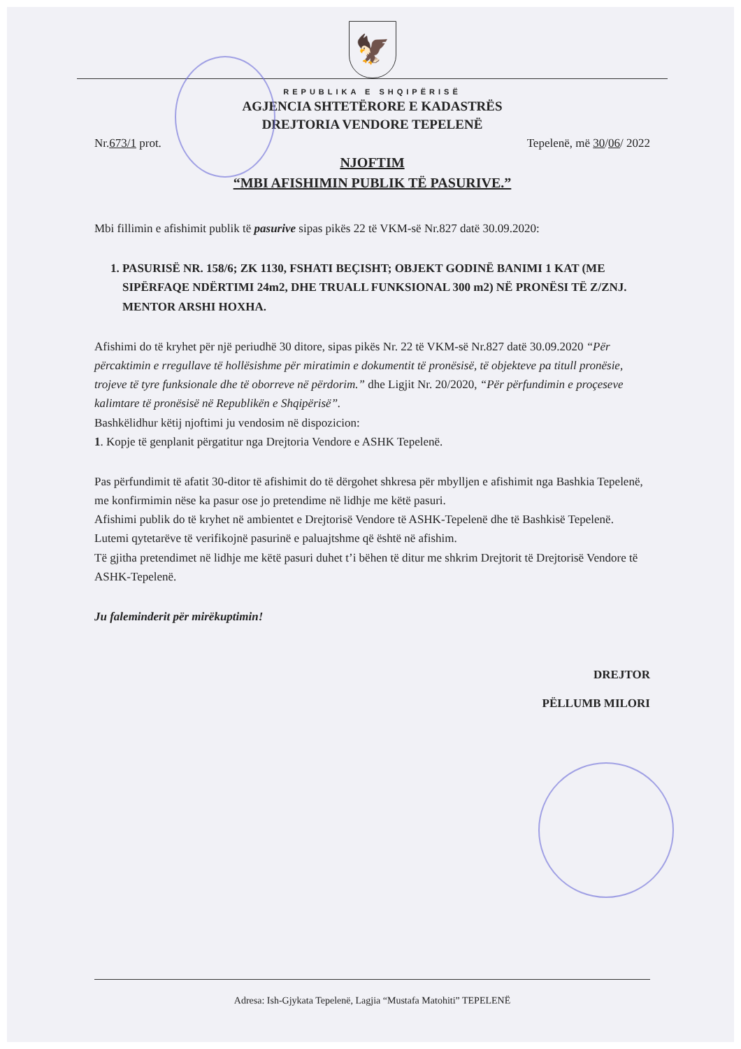🦅
REPUBLIKA E SHQIPËRISË
AGJENCIA SHTETËRORE E KADASTRËS
DREJTORIA VENDORE TEPELENË
Nr.673/1 prot. Tepelenë, më 30/06/ 2022
NJOFTIM
“MBI AFISHIMIN PUBLIK TË PASURIVE.”
Mbi fillimin e afishimit publik të pasurive sipas pikës 22 të VKM-së Nr.827 datë 30.09.2020:
1. PASURISË NR. 158/6; ZK 1130, FSHATI BEÇISHT; OBJEKT GODINË BANIMI 1 KAT (ME SIPËRFAQE NDËRTIMI 24m2, DHE TRUALL FUNKSIONAL 300 m2) NË PRONËSI TË Z/ZNJ. MENTOR ARSHI HOXHA.
Afishimi do të kryhet për një periudhë 30 ditore, sipas pikës Nr. 22 të VKM-së Nr.827 datë 30.09.2020 “Për përcaktimin e rregullave të hollësishme për miratimin e dokumentit të pronësisë, të objekteve pa titull pronësie, trojeve të tyre funksionale dhe të oborreve në përdorim.” dhe Ligjit Nr. 20/2020, “Për përfundimin e proçeseve kalimtare të pronësisë në Republikën e Shqipërisë”.
Bashkëlidhur këtij njoftimi ju vendosim në dispozicion:
1. Kopje të genplanit përgatitur nga Drejtoria Vendore e ASHK Tepelenë.
Pas përfundimit të afatit 30-ditor të afishimit do të dërgohet shkresa për mbylljen e afishimit nga Bashkia Tepelenë, me konfirmimin nëse ka pasur ose jo pretendime në lidhje me këtë pasuri.
Afishimi publik do të kryhet në ambientet e Drejtorisë Vendore të ASHK-Tepelenë dhe të Bashkisë Tepelenë.
Lutemi qytetarëve të verifikojnë pasurinë e paluajtshme që është në afishim.
Të gjitha pretendimet në lidhje me këtë pasuri duhet t’i bëhen të ditur me shkrim Drejtorit të Drejtorisë Vendore të ASHK-Tepelenë.
Ju faleminderit për mirëkuptimin!
DREJTOR
PËLLUMB MILORI
Adresa: Ish-Gjykata Tepelenë, Lagjia “Mustafa Matohiti” TEPELENË